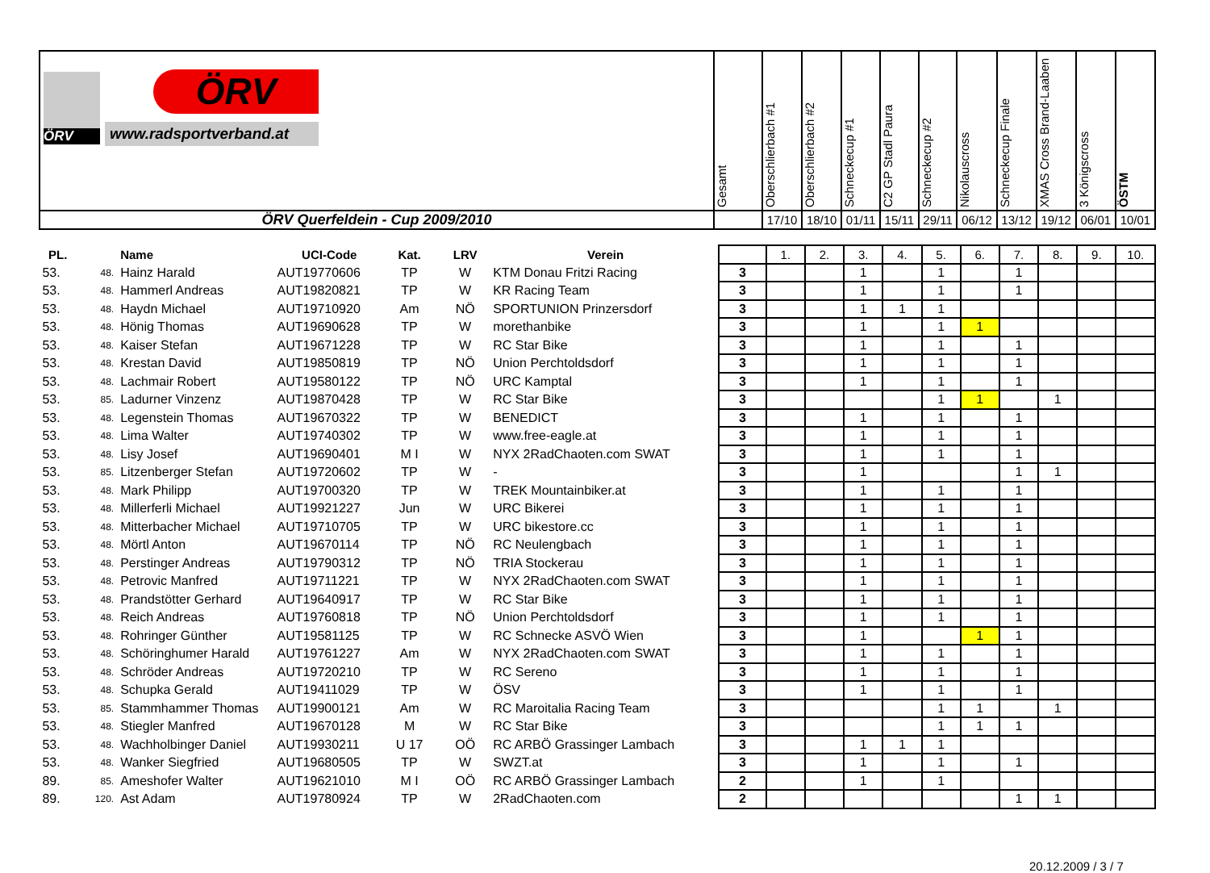| ÖRV ÖRV www.radsportverband.at | Gesamt | Oberschlierbach #1 | Oberschlierbach #2 | Schneckecup #1 | C2 GP Stadl Paura | Schneckecup #2 | Nikolauscross | Schneckecup Finale | XMAS Cross Brand-Laaben | 3 Königscross | ÖSTM |
| ÖRV Querfeldein - Cup 2009/2010 | | 17/10 | 18/10 | 01/11 | 15/11 | 29/11 | 06/12 | 13/12 | 19/12 | 06/01 | 10/01 |
| PL. | | Name | UCI-Code | Kat. | LRV | Verein | | 1. | 2. | 3. | 4. | 5. | 6. | 7. | 8. | 9. | 10. |
| --- | --- | --- | --- | --- | --- | --- | --- | --- | --- | --- | --- | --- | --- | --- | --- | --- | --- |
| 53. | 48. | Hainz Harald | AUT19770606 | TP | W | KTM Donau Fritzi Racing | 3 | | | 1 | | 1 | | 1 | | | |
| 53. | 48. | Hammerl Andreas | AUT19820821 | TP | W | KR Racing Team | 3 | | | 1 | | 1 | | 1 | | | |
| 53. | 48. | Haydn Michael | AUT19710920 | Am | NÖ | SPORTUNION Prinzersdorf | 3 | | | 1 | 1 | 1 | | | | | |
| 53. | 48. | Hönig Thomas | AUT19690628 | TP | W | morethanbike | 3 | | | 1 | | 1 | 1 | | | | |
| 53. | 48. | Kaiser Stefan | AUT19671228 | TP | W | RC Star Bike | 3 | | | 1 | | 1 | | 1 | | | |
| 53. | 48. | Krestan David | AUT19850819 | TP | NÖ | Union Perchtoldsdorf | 3 | | | 1 | | 1 | | 1 | | | |
| 53. | 48. | Lachmair Robert | AUT19580122 | TP | NÖ | URC Kamptal | 3 | | | 1 | | 1 | | 1 | | | |
| 53. | 85. | Ladurner Vinzenz | AUT19870428 | TP | W | RC Star Bike | 3 | | | | | 1 | 1 | | 1 | | |
| 53. | 48. | Legenstein Thomas | AUT19670322 | TP | W | BENEDICT | 3 | | | 1 | | 1 | | 1 | | | |
| 53. | 48. | Lima Walter | AUT19740302 | TP | W | www.free-eagle.at | 3 | | | 1 | | 1 | | 1 | | | |
| 53. | 48. | Lisy Josef | AUT19690401 | M I | W | NYX 2RadChaoten.com SWAT | 3 | | | 1 | | 1 | | 1 | | | |
| 53. | 85. | Litzenberger Stefan | AUT19720602 | TP | W | - | 3 | | | 1 | | | | 1 | 1 | | |
| 53. | 48. | Mark Philipp | AUT19700320 | TP | W | TREK Mountainbiker.at | 3 | | | 1 | | 1 | | 1 | | | |
| 53. | 48. | Millerferli Michael | AUT19921227 | Jun | W | URC Bikerei | 3 | | | 1 | | 1 | | 1 | | | |
| 53. | 48. | Mitterbacher Michael | AUT19710705 | TP | W | URC bikestore.cc | 3 | | | 1 | | 1 | | 1 | | | |
| 53. | 48. | Mörtl Anton | AUT19670114 | TP | NÖ | RC Neulengbach | 3 | | | 1 | | 1 | | 1 | | | |
| 53. | 48. | Perstinger Andreas | AUT19790312 | TP | NÖ | TRIA Stockerau | 3 | | | 1 | | 1 | | 1 | | | |
| 53. | 48. | Petrovic Manfred | AUT19711221 | TP | W | NYX 2RadChaoten.com SWAT | 3 | | | 1 | | 1 | | 1 | | | |
| 53. | 48. | Prandstötter Gerhard | AUT19640917 | TP | W | RC Star Bike | 3 | | | 1 | | 1 | | 1 | | | |
| 53. | 48. | Reich Andreas | AUT19760818 | TP | NÖ | Union Perchtoldsdorf | 3 | | | 1 | | 1 | | 1 | | | |
| 53. | 48. | Rohringer Günther | AUT19581125 | TP | W | RC Schnecke ASVÖ Wien | 3 | | | 1 | | | 1 | 1 | | | |
| 53. | 48. | Schöringhumer Harald | AUT19761227 | Am | W | NYX 2RadChaoten.com SWAT | 3 | | | 1 | | 1 | | 1 | | | |
| 53. | 48. | Schröder Andreas | AUT19720210 | TP | W | RC Sereno | 3 | | | 1 | | 1 | | 1 | | | |
| 53. | 48. | Schupka Gerald | AUT19411029 | TP | W | ÖSV | 3 | | | 1 | | 1 | | 1 | | | |
| 53. | 85. | Stammhammer Thomas | AUT19900121 | Am | W | RC Maroitalia Racing Team | 3 | | | | | 1 | 1 | | 1 | | |
| 53. | 48. | Stiegler Manfred | AUT19670128 | M | W | RC Star Bike | 3 | | | | | 1 | 1 | 1 | | | |
| 53. | 48. | Wachholbinger Daniel | AUT19930211 | U 17 | OÖ | RC ARBÖ Grassinger Lambach | 3 | | | 1 | 1 | 1 | | | | | |
| 53. | 48. | Wanker Siegfried | AUT19680505 | TP | W | SWZT.at | 3 | | | 1 | | 1 | | 1 | | | |
| 89. | 85. | Ameshofer Walter | AUT19621010 | M I | OÖ | RC ARBÖ Grassinger Lambach | 2 | | | 1 | | 1 | | | | | |
| 89. | 120. | Ast Adam | AUT19780924 | TP | W | 2RadChaoten.com | 2 | | | | | | | 1 | 1 | | |
20.12.2009 / 3 / 7